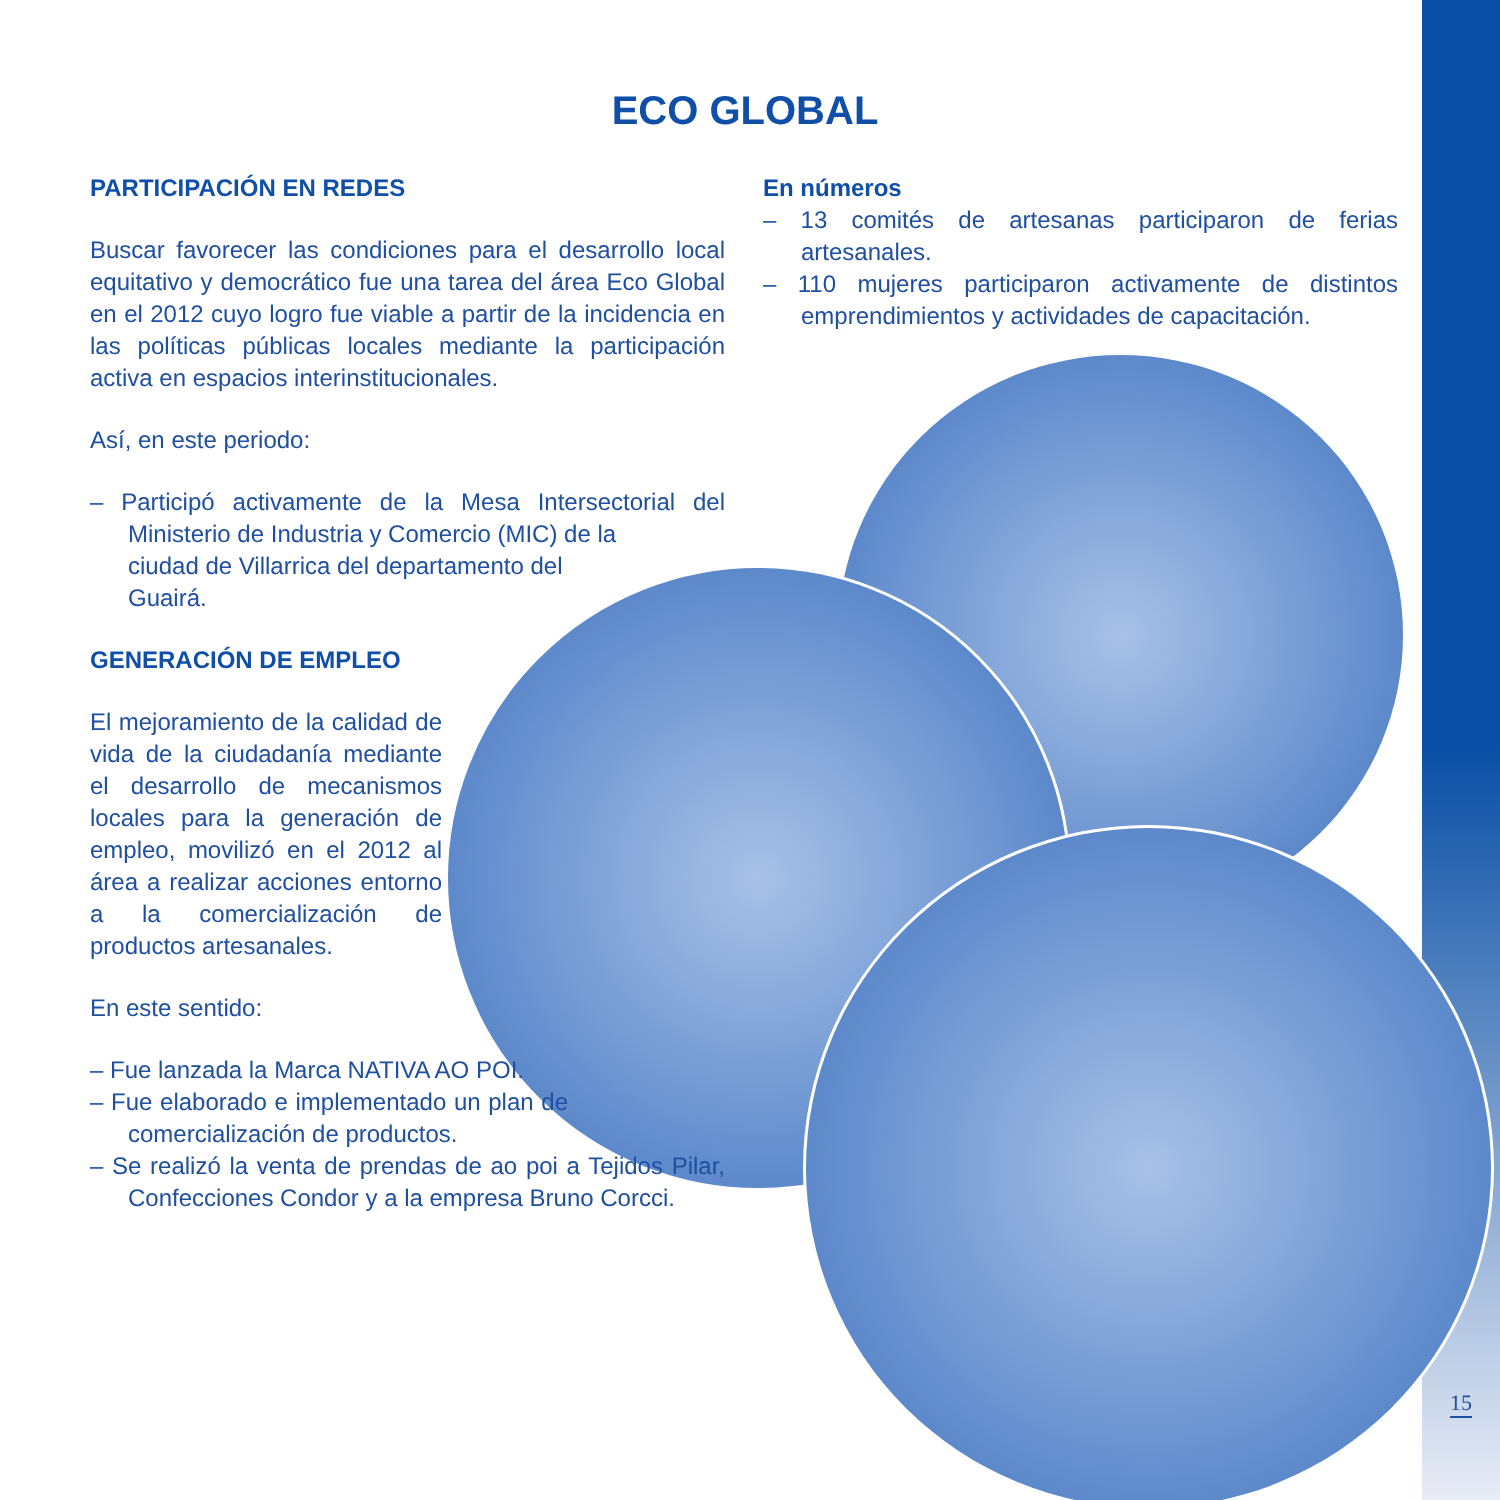ECO GLOBAL
PARTICIPACIÓN EN REDES
Buscar favorecer las condiciones para el desarrollo local equitativo y democrático fue una tarea del área Eco Global en el 2012 cuyo logro fue viable a partir de la incidencia en las políticas públicas locales mediante la participación activa en espacios interinstitucionales.
Así, en este periodo:
– Participó activamente de la Mesa Intersectorial del Ministerio de Industria y Comercio (MIC) de la
ciudad de Villarrica del departamento del
Guairá.
GENERACIÓN DE EMPLEO
El mejoramiento de la calidad de vida de la ciudadanía mediante el desarrollo de mecanismos locales para la generación de empleo, movilizó en el 2012 al área a realizar acciones entorno a la comercialización de productos artesanales.
En este sentido:
– Fue lanzada la Marca NATIVA AO POI.
– Fue elaborado e implementado un plan de comercialización de productos.
– Se realizó la venta de prendas de ao poi a Tejidos Pilar, Confecciones Condor y a la empresa Bruno Corcci.
En números
– 13 comités de artesanas participaron de ferias artesanales.
– 110 mujeres participaron activamente de distintos emprendimientos y actividades de capacitación.
15